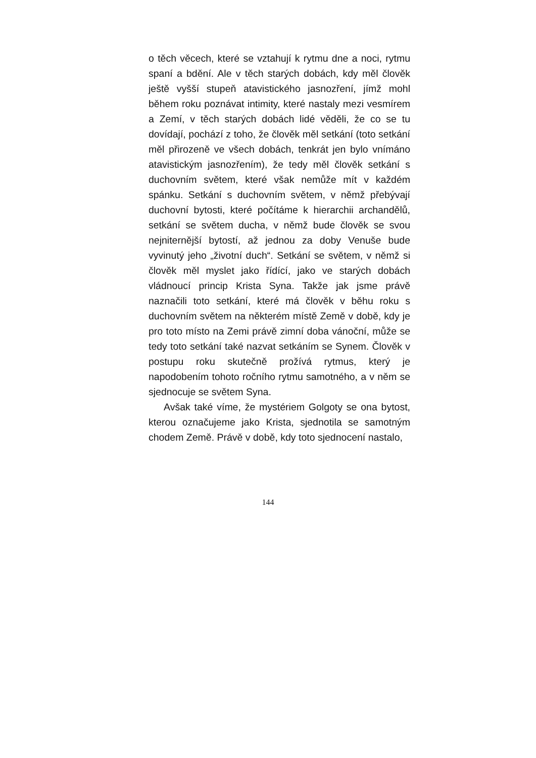o těch věcech, které se vztahují k rytmu dne a noci, rytmu spaní a bdění. Ale v těch starých dobách, kdy měl člověk ještě vyšší stupeň atavistického jasnozření, jímž mohl během roku poznávat intimity, které nastaly mezi vesmírem a Zemí, v těch starých dobách lidé věděli, že co se tu dovídají, pochází z toho, že člověk měl setkání (toto setkání měl přirozeně ve všech dobách, tenkrát jen bylo vnímáno atavistickým jasnozřením), že tedy měl člověk setkání s duchovním světem, které však nemůže mít v každém spánku. Setkání s duchovním světem, v němž přebývají duchovní bytosti, které počítáme k hierarchii archandělů, setkání se světem ducha, v němž bude člověk se svou nejniternější bytostí, až jednou za doby Venuše bude vyvinutý jeho „životní duch“. Setkání se světem, v němž si člověk měl myslet jako řídící, jako ve starých dobách vládnoucí princip Krista Syna. Takže jak jsme právě naznačili toto setkání, které má člověk v běhu roku s duchovním světem na některém místě Země v době, kdy je pro toto místo na Zemi právě zimní doba vánoční, může se tedy toto setkání také nazvat setkáním se Synem. Člověk v postupu roku skutečně prožívá rytmus, který je napodobením tohoto ročního rytmu samotného, a v něm se sjednocuje se světem Syna.
Avšak také víme, že mystériem Golgoty se ona bytost, kterou označujeme jako Krista, sjednotila se samotným chodem Země. Právě v době, kdy toto sjednocení nastalo,
144